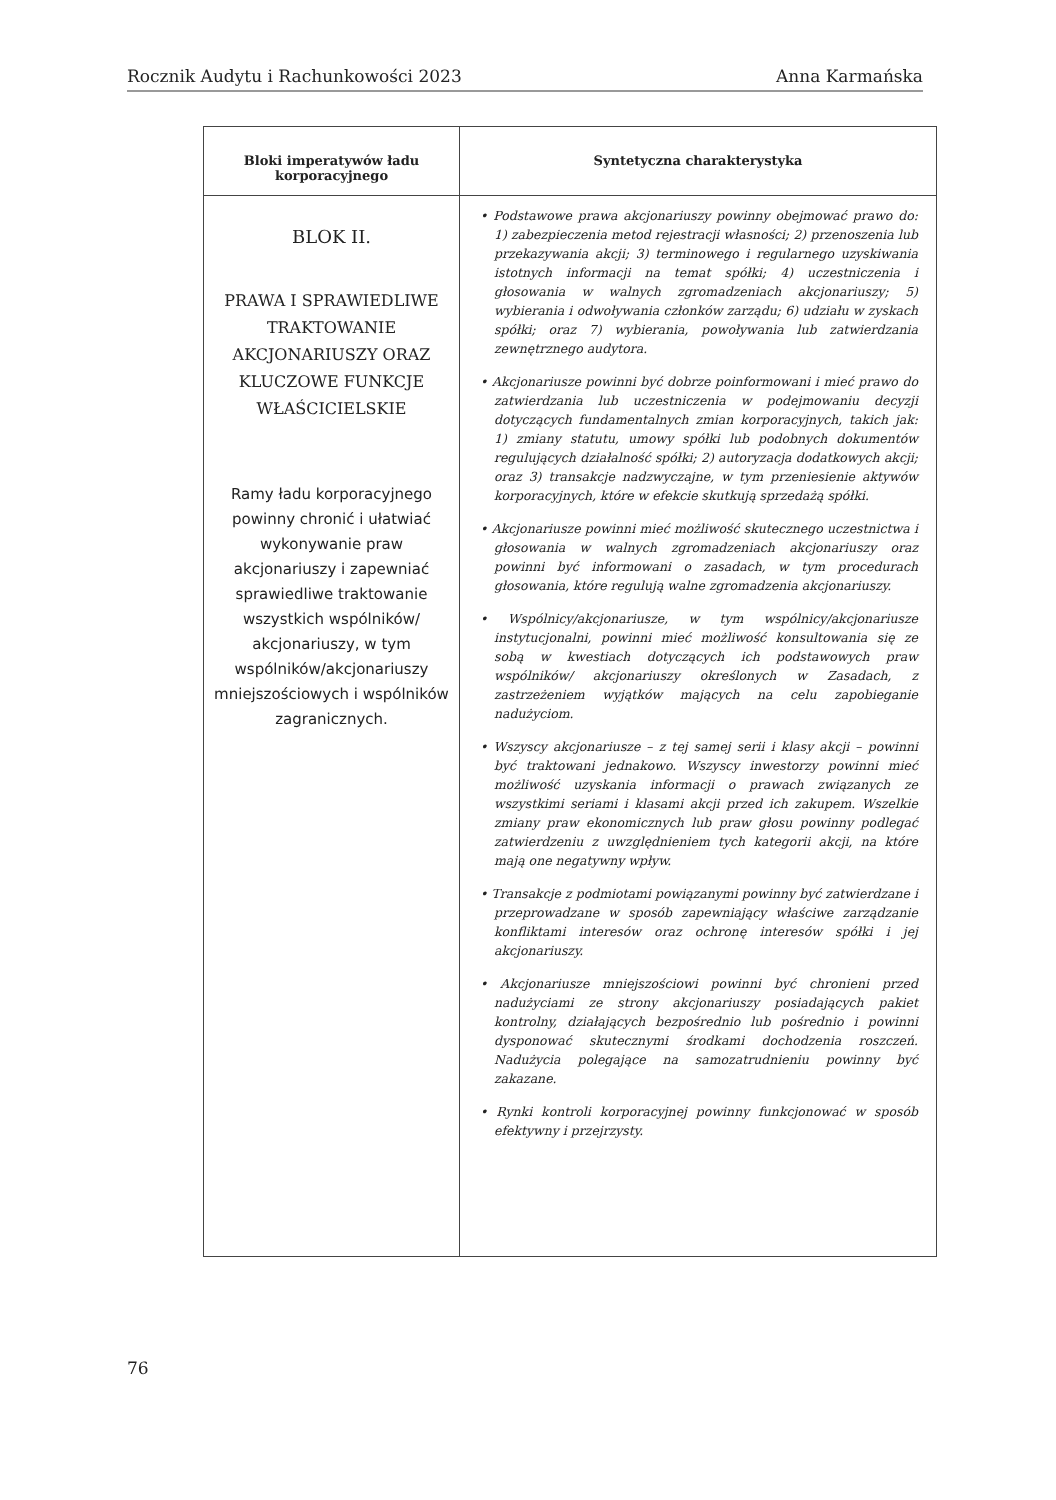Rocznik Audytu i Rachunkowości 2023 Anna Karmańska
| Bloki imperatywów ładu korporacyjnego | Syntetyczna charakterystyka |
| --- | --- |
| BLOK II. PRAWA I SPRAWIEDLIWE TRAKTOWANIE AKCJONARIUSZY ORAZ KLUCZOWE FUNKCJE WŁAŚCICIELSKIE Ramy ładu korporacyjnego powinny chronić i ułatwiać wykonywanie praw akcjonariuszy i zapewniać sprawiedliwe traktowanie wszystkich wspólników/ akcjonariuszy, w tym wspólników/akcjonariuszy mniejszościowych i wspólników zagranicznych. | • Podstawowe prawa akcjonariuszy powinny obejmować prawo do: 1) zabezpieczenia metod rejestracji własności; 2) przenoszenia lub przekazywania akcji; 3) terminowego i regularnego uzyskiwania istotnych informacji na temat spółki; 4) uczestniczenia i głosowania w walnych zgromadzeniach akcjonariuszy; 5) wybierania i odwoływania członków zarządu; 6) udziału w zyskach spółki; oraz 7) wybierania, powoływania lub zatwierdzania zewnętrznego audytora. • Akcjonariusze powinni być dobrze poinformowani i mieć prawo do zatwierdzania lub uczestniczenia w podejmowaniu decyzji dotyczących fundamentalnych zmian korporacyjnych, takich jak: 1) zmiany statutu, umowy spółki lub podobnych dokumentów regulujących działalność spółki; 2) autoryzacja dodatkowych akcji; oraz 3) transakcje nadzwyczajne, w tym przeniesienie aktywów korporacyjnych, które w efekcie skutkują sprzedażą spółki. • Akcjonariusze powinni mieć możliwość skutecznego uczestnictwa i głosowania w walnych zgromadzeniach akcjonariuszy oraz powinni być informowani o zasadach, w tym procedurach głosowania, które regulują walne zgromadzenia akcjonariuszy. • Wspólnicy/akcjonariusze, w tym wspólnicy/akcjonariusze instytucjonalni, powinni mieć możliwość konsultowania się ze sobą w kwestiach dotyczących ich podstawowych praw wspólników/ akcjonariuszy określonych w Zasadach, z zastrzeżeniem wyjątków mających na celu zapobieganie nadużyciom. • Wszyscy akcjonariusze – z tej samej serii i klasy akcji – powinni być traktowani jednakowo. Wszyscy inwestorzy powinni mieć możliwość uzyskania informacji o prawach związanych ze wszystkimi seriami i klasami akcji przed ich zakupem. Wszelkie zmiany praw ekonomicznych lub praw głosu powinny podlegać zatwierdzeniu z uwzględnieniem tych kategorii akcji, na które mają one negatywny wpływ. • Transakcje z podmiotami powiązanymi powinny być zatwierdzane i przeprowadzane w sposób zapewniający właściwe zarządzanie konfliktami interesów oraz ochronę interesów spółki i jej akcjonariuszy. • Akcjonariusze mniejszościowi powinni być chronieni przed nadużyciami ze strony akcjonariuszy posiadających pakiet kontrolny, działających bezpośrednio lub pośrednio i powinni dysponować skutecznymi środkami dochodzenia roszczeń. Nadużycia polegające na samozatrudnieniu powinny być zakazane. • Rynki kontroli korporacyjnej powinny funkcjonować w sposób efektywny i przejrzysty. |
76